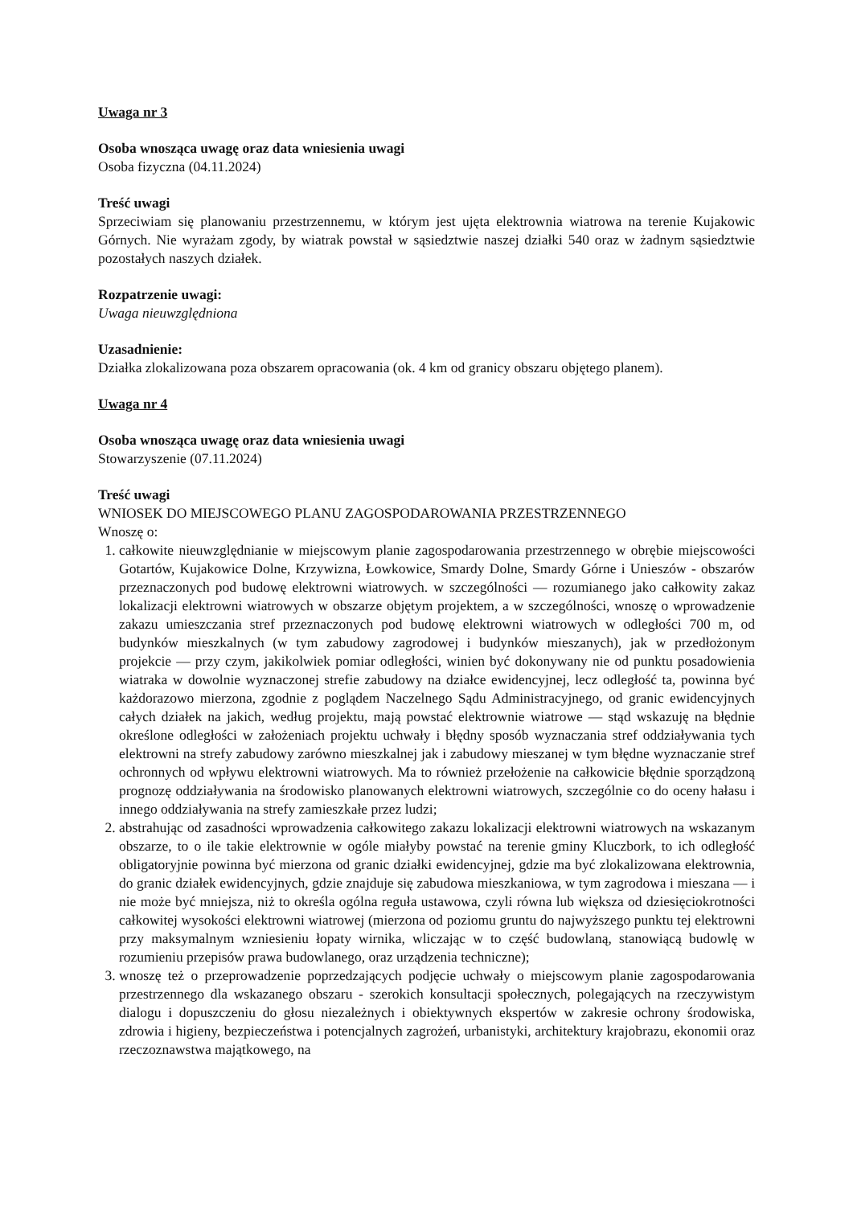Uwaga nr 3
Osoba wnosząca uwagę oraz data wniesienia uwagi
Osoba fizyczna (04.11.2024)
Treść uwagi
Sprzeciwiam się planowaniu przestrzennemu, w którym jest ujęta elektrownia wiatrowa na terenie Kujakowic Górnych. Nie wyrażam zgody, by wiatrak powstał w sąsiedztwie naszej działki 540 oraz w żadnym sąsiedztwie pozostałych naszych działek.
Rozpatrzenie uwagi:
Uwaga nieuwzględniona
Uzasadnienie:
Działka zlokalizowana poza obszarem opracowania (ok. 4 km od granicy obszaru objętego planem).
Uwaga nr 4
Osoba wnosząca uwagę oraz data wniesienia uwagi
Stowarzyszenie (07.11.2024)
Treść uwagi
WNIOSEK DO MIEJSCOWEGO PLANU ZAGOSPODAROWANIA PRZESTRZENNEGO
Wnoszę o:
1. całkowite nieuwzględnianie w miejscowym planie zagospodarowania przestrzennego w obrębie miejscowości Gotartów, Kujakowice Dolne, Krzywizna, Łowkowice, Smardy Dolne, Smardy Górne i Unieszów - obszarów przeznaczonych pod budowę elektrowni wiatrowych. w szczególności — rozumianego jako całkowity zakaz lokalizacji elektrowni wiatrowych w obszarze objętym projektem, a w szczególności, wnoszę o wprowadzenie zakazu umieszczania stref przeznaczonych pod budowę elektrowni wiatrowych w odległości 700 m, od budynków mieszkalnych (w tym zabudowy zagrodowej i budynków mieszanych), jak w przedłożonym projekcie — przy czym, jakikolwiek pomiar odległości, winien być dokonywany nie od punktu posadowienia wiatraka w dowolnie wyznaczonej strefie zabudowy na działce ewidencyjnej, lecz odległość ta, powinna być każdorazowo mierzona, zgodnie z poglądem Naczelnego Sądu Administracyjnego, od granic ewidencyjnych całych działek na jakich, według projektu, mają powstać elektrownie wiatrowe — stąd wskazuję na błędnie określone odległości w założeniach projektu uchwały i błędny sposób wyznaczania stref oddziaływania tych elektrowni na strefy zabudowy zarówno mieszkalnej jak i zabudowy mieszanej w tym błędne wyznaczanie stref ochronnych od wpływu elektrowni wiatrowych. Ma to również przełożenie na całkowicie błędnie sporządzoną prognozę oddziaływania na środowisko planowanych elektrowni wiatrowych, szczególnie co do oceny hałasu i innego oddziaływania na strefy zamieszkałe przez ludzi;
2. abstrahując od zasadności wprowadzenia całkowitego zakazu lokalizacji elektrowni wiatrowych na wskazanym obszarze, to o ile takie elektrownie w ogóle miałyby powstać na terenie gminy Kluczbork, to ich odległość obligatoryjnie powinna być mierzona od granic działki ewidencyjnej, gdzie ma być zlokalizowana elektrownia, do granic działek ewidencyjnych, gdzie znajduje się zabudowa mieszkaniowa, w tym zagrodowa i mieszana — i nie może być mniejsza, niż to określa ogólna reguła ustawowa, czyli równa lub większa od dziesięciokrotności całkowitej wysokości elektrowni wiatrowej (mierzona od poziomu gruntu do najwyższego punktu tej elektrowni przy maksymalnym wzniesieniu łopaty wirnika, wliczając w to część budowlaną, stanowiącą budowlę w rozumieniu przepisów prawa budowlanego, oraz urządzenia techniczne);
3. wnoszę też o przeprowadzenie poprzedzających podjęcie uchwały o miejscowym planie zagospodarowania przestrzennego dla wskazanego obszaru - szerokich konsultacji społecznych, polegających na rzeczywistym dialogu i dopuszczeniu do głosu niezależnych i obiektywnych ekspertów w zakresie ochrony środowiska, zdrowia i higieny, bezpieczeństwa i potencjalnych zagrożeń, urbanistyki, architektury krajobrazu, ekonomii oraz rzeczoznawstwa majątkowego, na